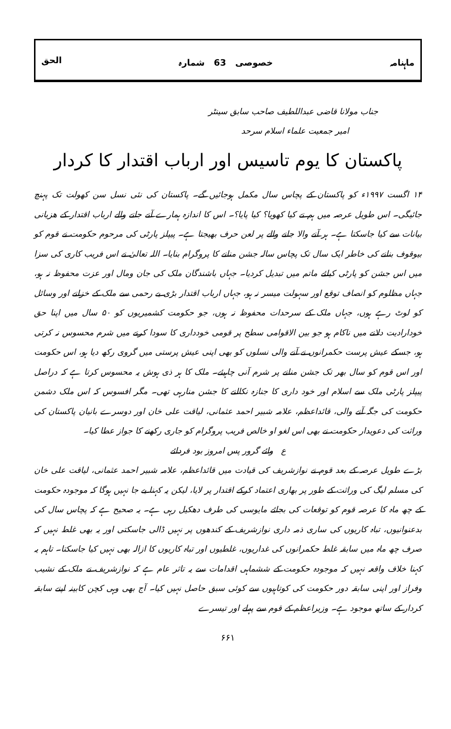ماہنامہ خصوصی 63 شمارہ الحق
جناب مولانا قاضی عبداللطیف صاحب سابق سینٹر
امیر جمعیت علماء اسلام سرحد
پاکستان کا یوم تاسیس اور ارباب اقتدار کا کردار
۱۴ اگست ۱۹۹۷ء کو پاکستان کے پچاس سال مکمل ہوجائیں گے۔ پاکستان کی نئی نسل سن کھولت تک پہنچ جائیگی۔ اس طویل عرصہ میں ہم نے کیا کھویا؟ کیا پایا؟۔ اس کا اندازہ ہمارے آنے جانے والے ارباب اقتدار کے ھزیانی بیانات سے کیا جاسکتا ہے۔ ہر آنے والا جانے والے پر لعن حرف بھیجتا ہے۔ پیپلز پارٹی کی مرحوم حکومت نے قوم کو بیوقوف بنانے کی خاطر ایک سال تک پچاس سالہ جشن منانے کا پروگرام بنایا۔ اللہ تعالیٰ نے اس فریب کاری کی سزا میں اس جشن کو پارٹی کیلئے ماتم میں تبدیل کردیا۔ جہاں باشندگان ملک کی جان ومال اور عزت محفوظ نہ ہو، جہاں مظلوم کو انصاف توقع اور سہولت میسر نہ ہو، جہاں ارباب اقتدار بڑی بے رحمی سے ملک کے خزانے اور وسائل کو لوٹ رہے ہوں، جہاں ملک کے سرحدات محفوظ نہ ہوں، جو حکومت کشمیریوں کو ۵۰ سال میں اپنا حق خودارادیت دلانے میں ناکام ہو جو بین الاقوامی سطح پر قومی خودداری کا سودا کرنے میں شرم محسوس نہ کرتی ہو، جسکے عیش پرست حکمرانوں نے آنے والی نسلوں کو بھی اپنی عیش پرستی میں گروی رکھ دیا ہو، اس حکومت اور اس قوم کو سال بھر تک جشن منانے پر شرم آنی چاہیئے۔ ملک کا ہر ذی ہوش یہ محسوس کرتا ہے کہ دراصل پیپلز پارٹی ملک سے اسلام اور خود داری کا جنازہ نکالنے کا جشن منارہی تھی۔ مگر افسوس کہ اس ملک دشمن حکومت کی جگہ آنے والی، قائداعظم، علامہ شبیر احمد عثمانی، لیاقت علی خان اور دوسرے بانیان پاکستان کی وراثت کی دعویدار حکومت نے بھی اس لغو او خالص فریب پروگرام کو جاری رکھنے کا جواز عطا کیا۔
ع وائے گرور پس امروز بود فردائے
بڑے طویل عرصہ کے بعد قوم نے نوازشریف کی قیادت میں قائداعظم، علامہ شبیر احمد عثمانی، لیاقت علی خان کی مسلم لیگ کی وراثت کے طور پر بھاری اعتماد کرکے اقتدار پر لایا، لیکن یہ کہنا بے جا نہیں ہوگا کہ موجودہ حکومت کے چھ ماہ کا عرصہ قوم کو توقعات کی بجائے مایوسی کی طرف دھکیل رہی ہے۔ یہ صحیح ہے کہ پچاس سال کی بدعنوانیوں، تباہ کاریوں کی ساری ذمہ داری نوازشریف کے کندھوں پر نہیں ڈالی جاسکتی اور یہ بھی غلط نہیں کہ صرف چھ ماہ میں سابقہ غلط حکمرانوں کی غداریوں، غلطیوں اور تباہ کاریوں کا ازالہ بھی نہیں کیا جاسکتا۔ تاہم یہ کہنا خلاف واقعہ نہیں کہ موجودہ حکومت کے ششماہی اقدامات سے یہ تاثر عام ہے کہ نوازشریف نے ملک کے نشیب وفراز اور اپنی سابقہ دور حکومت کی کوتاہیوں سے کوئی سبق حاصل نہیں کیا۔ آج بھی وہی کچن کابینہ اپنے سابقہ کردار کے ساتھ موجود ہے۔ وزیراعظم کے قوم سے پہلے اور تیسرے
۶۶۱